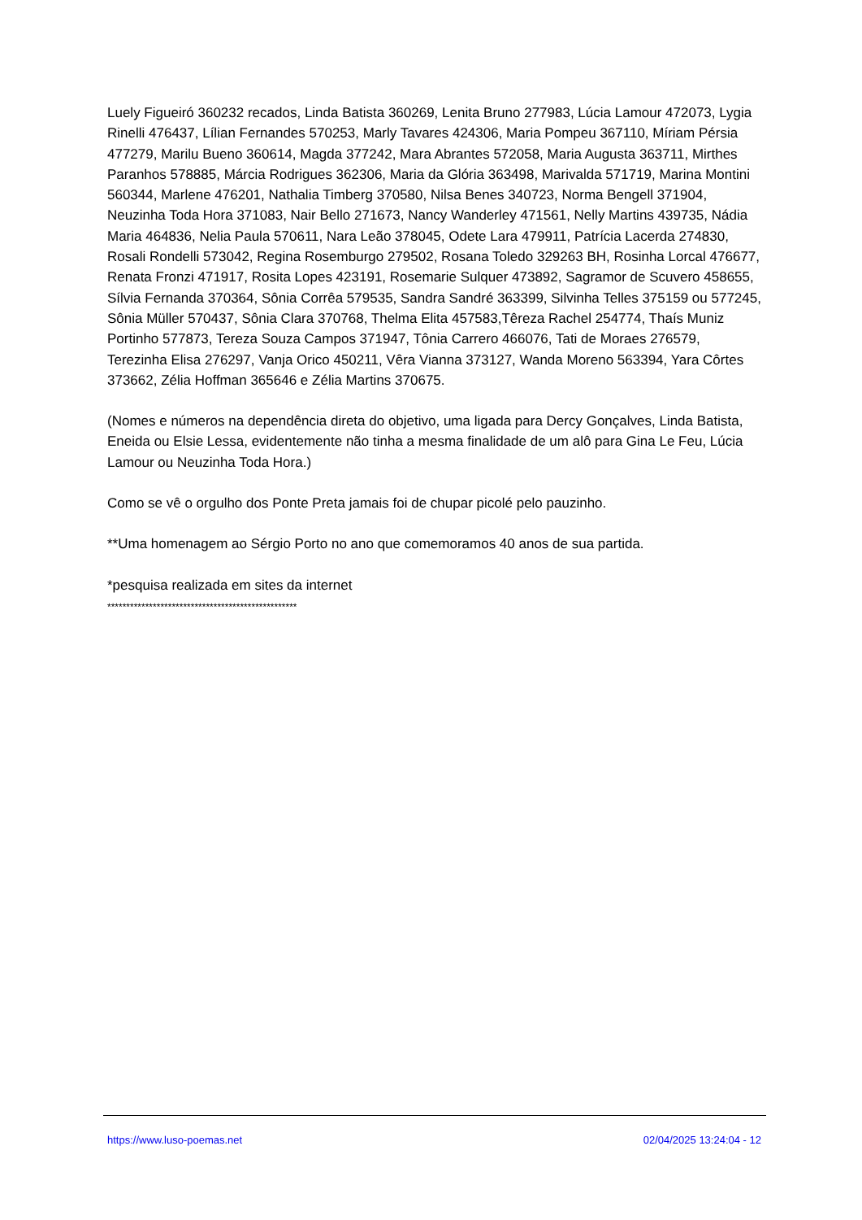Luely Figueiró 360232 recados, Linda Batista 360269, Lenita Bruno 277983, Lúcia Lamour 472073, Lygia Rinelli 476437, Lílian Fernandes 570253, Marly Tavares 424306, Maria Pompeu 367110, Míriam Pérsia 477279, Marilu Bueno 360614, Magda 377242, Mara Abrantes 572058, Maria Augusta 363711, Mirthes Paranhos 578885, Márcia Rodrigues 362306, Maria da Glória 363498, Marivalda 571719, Marina Montini 560344, Marlene 476201, Nathalia Timberg 370580, Nilsa Benes 340723, Norma Bengell 371904, Neuzinha Toda Hora 371083, Nair Bello 271673, Nancy Wanderley 471561, Nelly Martins 439735, Nádia Maria 464836, Nelia Paula 570611, Nara Leão 378045, Odete Lara 479911, Patrícia Lacerda 274830, Rosali Rondelli 573042, Regina Rosemburgo 279502, Rosana Toledo 329263 BH, Rosinha Lorcal 476677, Renata Fronzi 471917, Rosita Lopes 423191, Rosemarie Sulquer 473892, Sagramor de Scuvero 458655, Sílvia Fernanda 370364, Sônia Corrêa 579535, Sandra Sandré 363399, Silvinha Telles 375159 ou 577245, Sônia Müller 570437, Sônia Clara 370768, Thelma Elita 457583,Têreza Rachel 254774, Thaís Muniz Portinho 577873, Tereza Souza Campos 371947, Tônia Carrero 466076, Tati de Moraes 276579, Terezinha Elisa 276297, Vanja Orico 450211, Vêra Vianna 373127, Wanda Moreno 563394, Yara Côrtes 373662, Zélia Hoffman 365646 e Zélia Martins 370675.
(Nomes e números na dependência direta do objetivo, uma ligada para Dercy Gonçalves, Linda Batista, Eneida ou Elsie Lessa, evidentemente não tinha a mesma finalidade de um alô para Gina Le Feu, Lúcia Lamour ou Neuzinha Toda Hora.)
Como se vê o orgulho dos Ponte Preta jamais foi de chupar picolé pelo pauzinho.
**Uma homenagem ao Sérgio Porto no ano que comemoramos 40 anos de sua partida.
*pesquisa realizada em sites da internet
**************************************************
https://www.luso-poemas.net 02/04/2025 13:24:04 - 12